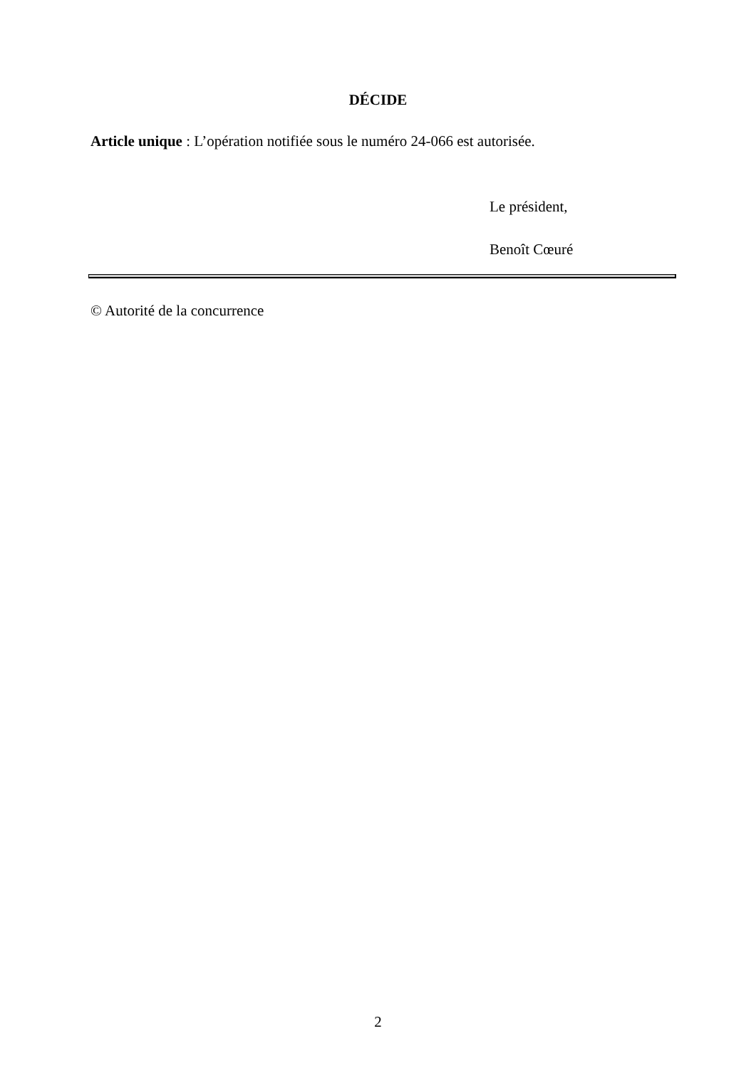DÉCIDE
Article unique : L’opération notifiée sous le numéro 24-066 est autorisée.
Le président,
Benoît Cœuré
© Autorité de la concurrence
2